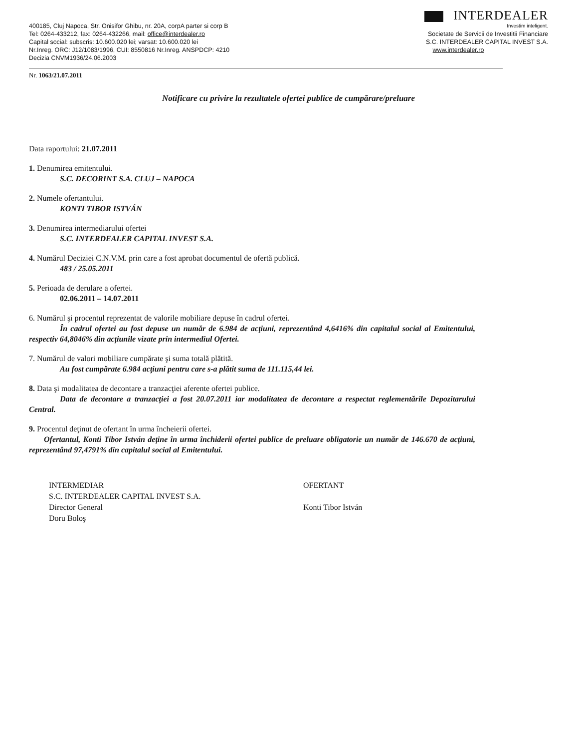400185, Cluj Napoca, Str. Onisifor Ghibu, nr. 20A, corpA parter si corp B
Tel: 0264-433212, fax: 0264-432266, mail: office@interdealer.ro
Capital social: subscris: 10.600.020 lei; varsat: 10.600.020 lei
Nr.Inreg. ORC: J12/1083/1996, CUI: 8550816 Nr.Inreg. ANSPDCP: 4210
Decizia CNVM1936/24.06.2003
INTERDEALER
Investim inteligent.
Societate de Servicii de Investitii Financiare
S.C. INTERDEALER CAPITAL INVEST S.A.
www.interdealer.ro
Nr. 1063/21.07.2011
Notificare cu privire la rezultatele ofertei publice de cumpărare/preluare
Data raportului: 21.07.2011
1. Denumirea emitentului.
S.C. DECORINT S.A. CLUJ – NAPOCA
2. Numele ofertantului.
KONTI TIBOR ISTVÁN
3. Denumirea intermediarului ofertei
S.C. INTERDEALER CAPITAL INVEST S.A.
4. Numărul Deciziei C.N.V.M. prin care a fost aprobat documentul de ofertă publică.
483 / 25.05.2011
5. Perioada de derulare a ofertei.
02.06.2011 – 14.07.2011
6. Numărul şi procentul reprezentat de valorile mobiliare depuse în cadrul ofertei.
În cadrul ofertei au fost depuse un număr de 6.984 de acţiuni, reprezentând 4,6416% din capitalul social al Emitentului, respectiv 64,8046% din acţiunile vizate prin intermediul Ofertei.
7. Numărul de valori mobiliare cumpărate şi suma totală plătită.
Au fost cumpărate 6.984 acţiuni pentru care s-a plătit suma de 111.115,44 lei.
8. Data şi modalitatea de decontare a tranzacţiei aferente ofertei publice.
Data de decontare a tranzacţiei a fost 20.07.2011 iar modalitatea de decontare a respectat reglementările Depozitarului Central.
9. Procentul deţinut de ofertant în urma încheierii ofertei.
Ofertantul, Konti Tibor István deţine în urma închiderii ofertei publice de preluare obligatorie un număr de 146.670 de acţiuni, reprezentând 97,4791% din capitalul social al Emitentului.
INTERMEDIAR
S.C. INTERDEALER CAPITAL INVEST S.A.
Director General
Doru Boloş
OFERTANT
Konti Tibor István